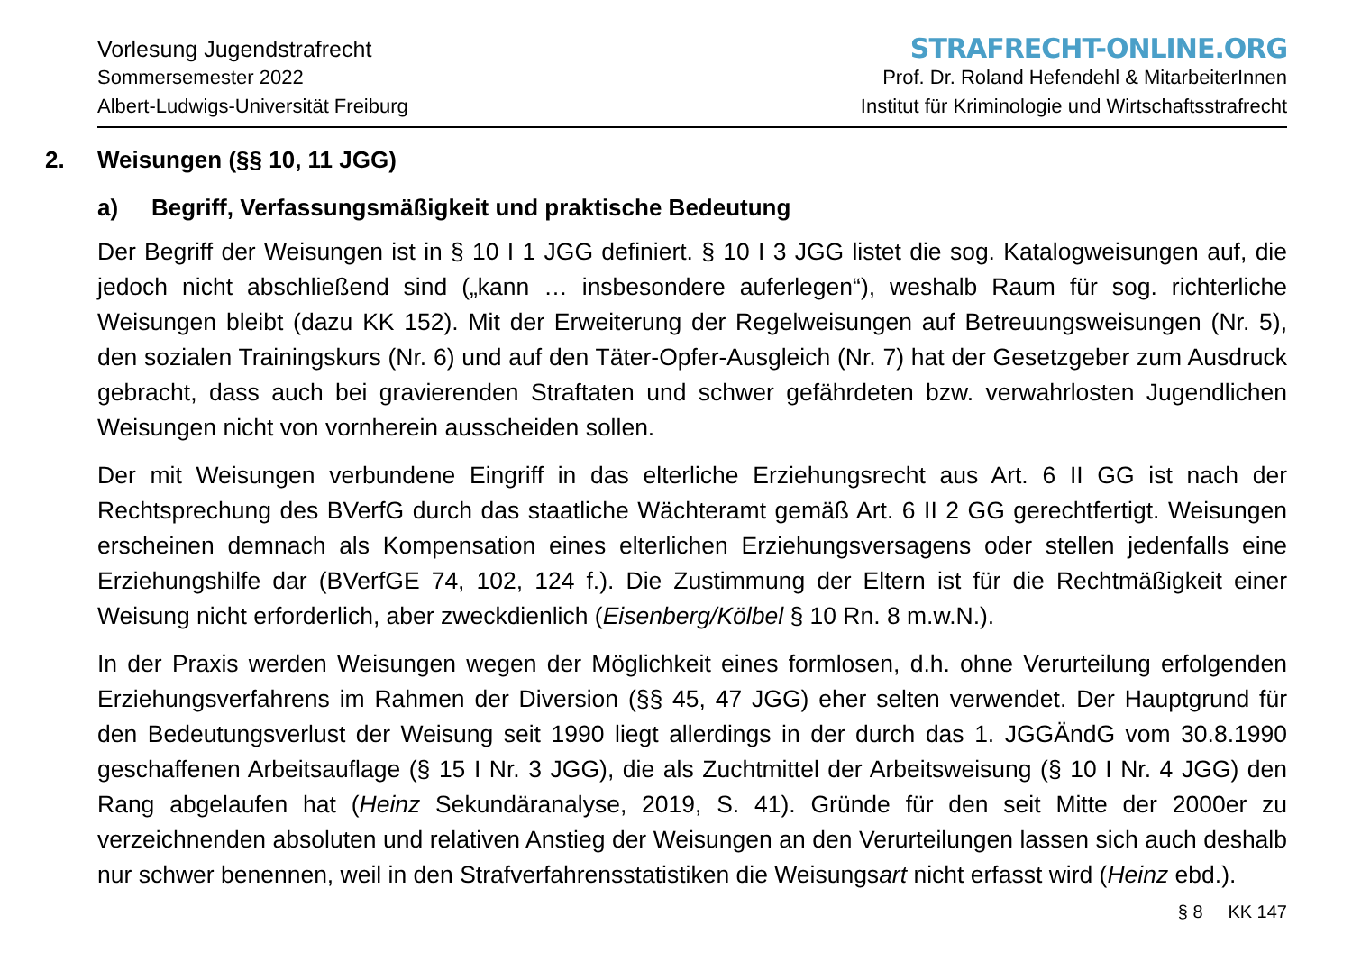Vorlesung Jugendstrafrecht
Sommersemester 2022
Albert-Ludwigs-Universität Freiburg
STRAFRECHT-ONLINE.ORG
Prof. Dr. Roland Hefendehl & MitarbeiterInnen
Institut für Kriminologie und Wirtschaftsstrafrecht
2. Weisungen (§§ 10, 11 JGG)
a) Begriff, Verfassungsmäßigkeit und praktische Bedeutung
Der Begriff der Weisungen ist in § 10 I 1 JGG definiert. § 10 I 3 JGG listet die sog. Katalogweisungen auf, die jedoch nicht abschließend sind („kann … insbesondere auferlegen“), weshalb Raum für sog. richterliche Weisungen bleibt (dazu KK 152). Mit der Erweiterung der Regelweisungen auf Betreuungsweisungen (Nr. 5), den sozialen Trainingskurs (Nr. 6) und auf den Täter-Opfer-Ausgleich (Nr. 7) hat der Gesetzgeber zum Ausdruck gebracht, dass auch bei gravierenden Straftaten und schwer gefährdeten bzw. verwahrlosten Jugendlichen Weisungen nicht von vornherein ausscheiden sollen.
Der mit Weisungen verbundene Eingriff in das elterliche Erziehungsrecht aus Art. 6 II GG ist nach der Rechtsprechung des BVerfG durch das staatliche Wächteramt gemäß Art. 6 II 2 GG gerechtfertigt. Weisungen erscheinen demnach als Kompensation eines elterlichen Erziehungsversagens oder stellen jedenfalls eine Erziehungshilfe dar (BVerfGE 74, 102, 124 f.). Die Zustimmung der Eltern ist für die Rechtmäßigkeit einer Weisung nicht erforderlich, aber zweckdienlich (Eisenberg/Kölbel § 10 Rn. 8 m.w.N.).
In der Praxis werden Weisungen wegen der Möglichkeit eines formlosen, d.h. ohne Verurteilung erfolgenden Erziehungsverfahrens im Rahmen der Diversion (§§ 45, 47 JGG) eher selten verwendet. Der Hauptgrund für den Bedeutungsverlust der Weisung seit 1990 liegt allerdings in der durch das 1. JGGÄndG vom 30.8.1990 geschaffenen Arbeitsauflage (§ 15 I Nr. 3 JGG), die als Zuchtmittel der Arbeitsweisung (§ 10 I Nr. 4 JGG) den Rang abgelaufen hat (Heinz Sekundäranalyse, 2019, S. 41). Gründe für den seit Mitte der 2000er zu verzeichnenden absoluten und relativen Anstieg der Weisungen an den Verurteilungen lassen sich auch deshalb nur schwer benennen, weil in den Strafverfahrensstatistiken die Weisungsart nicht erfasst wird (Heinz ebd.).
§ 8 KK 147